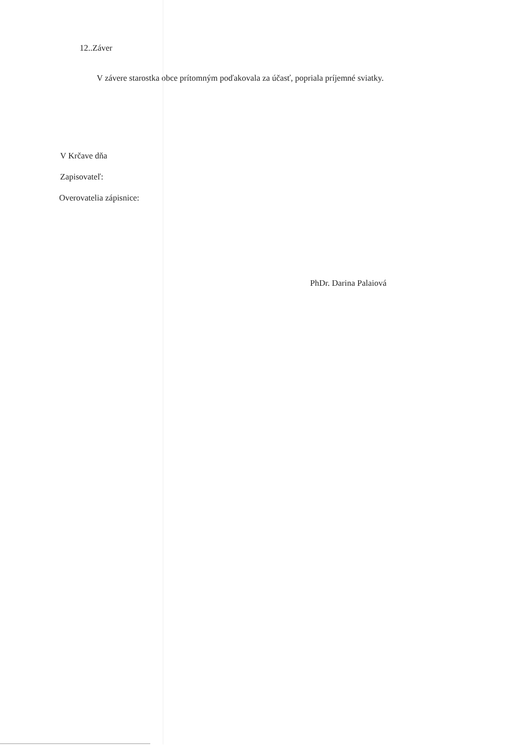12..Záver
V závere starostka obce prítomným poďakovala za účasť, popriala príjemné sviatky.
V Krčave dňa
Zapisovateľ:
Overovatelia zápisnice:
PhDr. Darina Palaiová